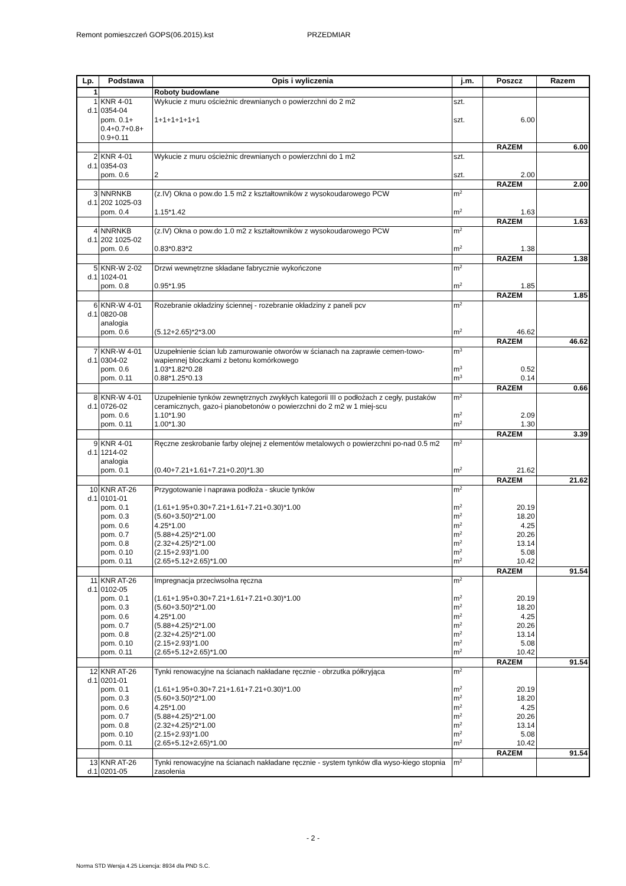Remont pomieszczeń GOPS(06.2015).kst PRZEDMIAR
| Lp. | Podstawa | Opis i wyliczenia | j.m. | Poszcz | Razem |
| --- | --- | --- | --- | --- | --- |
| 1 | | Roboty budowlane | | | |
| 1 d.1 | KNR 4-01 0354-04 | Wykucie z muru ościeżnic drewnianych o powierzchni do 2 m2 | szt. | | |
| | pom. 0.1+ 0.4+0.7+0.8+ 0.9+0.11 | 1+1+1+1+1+1 | szt. | 6.00 | |
| | | | | RAZEM | 6.00 |
| 2 d.1 | KNR 4-01 0354-03 | Wykucie z muru ościeżnic drewnianych o powierzchni do 1 m2 | szt. | | |
| | pom. 0.6 | 2 | szt. | 2.00 | |
| | | | | RAZEM | 2.00 |
| 3 d.1 | NNRNKB 202 1025-03 | (z.IV) Okna o pow.do 1.5 m2 z kształtowników z wysokoudarowego PCW | m<sup>2</sup> | | |
| | pom. 0.4 | 1.15*1.42 | m<sup>2</sup> | 1.63 | |
| | | | | RAZEM | 1.63 |
| 4 d.1 | NNRNKB 202 1025-02 | (z.IV) Okna o pow.do 1.0 m2 z kształtowników z wysokoudarowego PCW | m<sup>2</sup> | | |
| | pom. 0.6 | 0.83*0.83*2 | m<sup>2</sup> | 1.38 | |
| | | | | RAZEM | 1.38 |
| 5 d.1 | KNR-W 2-02 1024-01 | Drzwi wewnętrzne składane fabrycznie wykończone | m<sup>2</sup> | | |
| | pom. 0.8 | 0.95*1.95 | m<sup>2</sup> | 1.85 | |
| | | | | RAZEM | 1.85 |
| 6 d.1 | KNR-W 4-01 0820-08 analogia | Rozebranie okładziny ściennej - rozebranie okładziny z paneli pcv | m<sup>2</sup> | | |
| | pom. 0.6 | (5.12+2.65)*2*3.00 | m<sup>2</sup> | 46.62 | |
| | | | | RAZEM | 46.62 |
| 7 d.1 | KNR-W 4-01 0304-02 | Uzupełnienie ścian lub zamurowanie otworów w ścianach na zaprawie cemen-towo-wapiennej bloczkami z betonu komórkowego | m<sup>3</sup> | | |
| | pom. 0.6 | 1.03*1.82*0.28 | m<sup>3</sup> | 0.52 | |
| | pom. 0.11 | 0.88*1.25*0.13 | m<sup>3</sup> | 0.14 | |
| | | | | RAZEM | 0.66 |
| 8 d.1 | KNR-W 4-01 0726-02 | Uzupełnienie tynków zewnętrznych zwykłych kategorii III o podłożach z cegły, pustaków ceramicznych, gazo-i pianobetonów o powierzchni do 2 m2 w 1 miej-scu | m<sup>2</sup> | | |
| | pom. 0.6 | 1.10*1.90 | m<sup>2</sup> | 2.09 | |
| | pom. 0.11 | 1.00*1.30 | m<sup>2</sup> | 1.30 | |
| | | | | RAZEM | 3.39 |
| 9 d.1 | KNR 4-01 1214-02 analogia | Ręczne zeskrobanie farby olejnej z elementów metalowych o powierzchni po-nad 0.5 m2 | m<sup>2</sup> | | |
| | pom. 0.1 | (0.40+7.21+1.61+7.21+0.20)*1.30 | m<sup>2</sup> | 21.62 | |
| | | | | RAZEM | 21.62 |
| 10 d.1 | KNR AT-26 0101-01 | Przygotowanie i naprawa podłoża - skucie tynków | m<sup>2</sup> | | |
| | pom. 0.1 pom. 0.3 pom. 0.6 pom. 0.7 pom. 0.8 pom. 0.10 pom. 0.11 | (1.61+1.95+0.30+7.21+1.61+7.21+0.30)*1.00 (5.60+3.50)*2*1.00 4.25*1.00 (5.88+4.25)*2*1.00 (2.32+4.25)*2*1.00 (2.15+2.93)*1.00 (2.65+5.12+2.65)*1.00 | m<sup>2</sup> m<sup>2</sup> m<sup>2</sup> m<sup>2</sup> m<sup>2</sup> m<sup>2</sup> m<sup>2</sup> | 20.19 18.20 4.25 20.26 13.14 5.08 10.42 | |
| | | | | RAZEM | 91.54 |
| 11 d.1 | KNR AT-26 0102-05 | Impregnacja przeciwsolna ręczna | m<sup>2</sup> | | |
| | pom. 0.1 pom. 0.3 pom. 0.6 pom. 0.7 pom. 0.8 pom. 0.10 pom. 0.11 | (1.61+1.95+0.30+7.21+1.61+7.21+0.30)*1.00 (5.60+3.50)*2*1.00 4.25*1.00 (5.88+4.25)*2*1.00 (2.32+4.25)*2*1.00 (2.15+2.93)*1.00 (2.65+5.12+2.65)*1.00 | m<sup>2</sup> m<sup>2</sup> m<sup>2</sup> m<sup>2</sup> m<sup>2</sup> m<sup>2</sup> m<sup>2</sup> | 20.19 18.20 4.25 20.26 13.14 5.08 10.42 | |
| | | | | RAZEM | 91.54 |
| 12 d.1 | KNR AT-26 0201-01 | Tynki renowacyjne na ścianach nakładane ręcznie - obrzutka półkryjąca | m<sup>2</sup> | | |
| | pom. 0.1 pom. 0.3 pom. 0.6 pom. 0.7 pom. 0.8 pom. 0.10 pom. 0.11 | (1.61+1.95+0.30+7.21+1.61+7.21+0.30)*1.00 (5.60+3.50)*2*1.00 4.25*1.00 (5.88+4.25)*2*1.00 (2.32+4.25)*2*1.00 (2.15+2.93)*1.00 (2.65+5.12+2.65)*1.00 | m<sup>2</sup> m<sup>2</sup> m<sup>2</sup> m<sup>2</sup> m<sup>2</sup> m<sup>2</sup> m<sup>2</sup> | 20.19 18.20 4.25 20.26 13.14 5.08 10.42 | |
| | | | | RAZEM | 91.54 |
| 13 d.1 | KNR AT-26 0201-05 | Tynki renowacyjne na ścianach nakładane ręcznie - system tynków dla wyso-kiego stopnia zasolenia | m<sup>2</sup> | | |
- 2 -
Norma STD Wersja 4.25 Licencja: 8934 dla PND S.C.